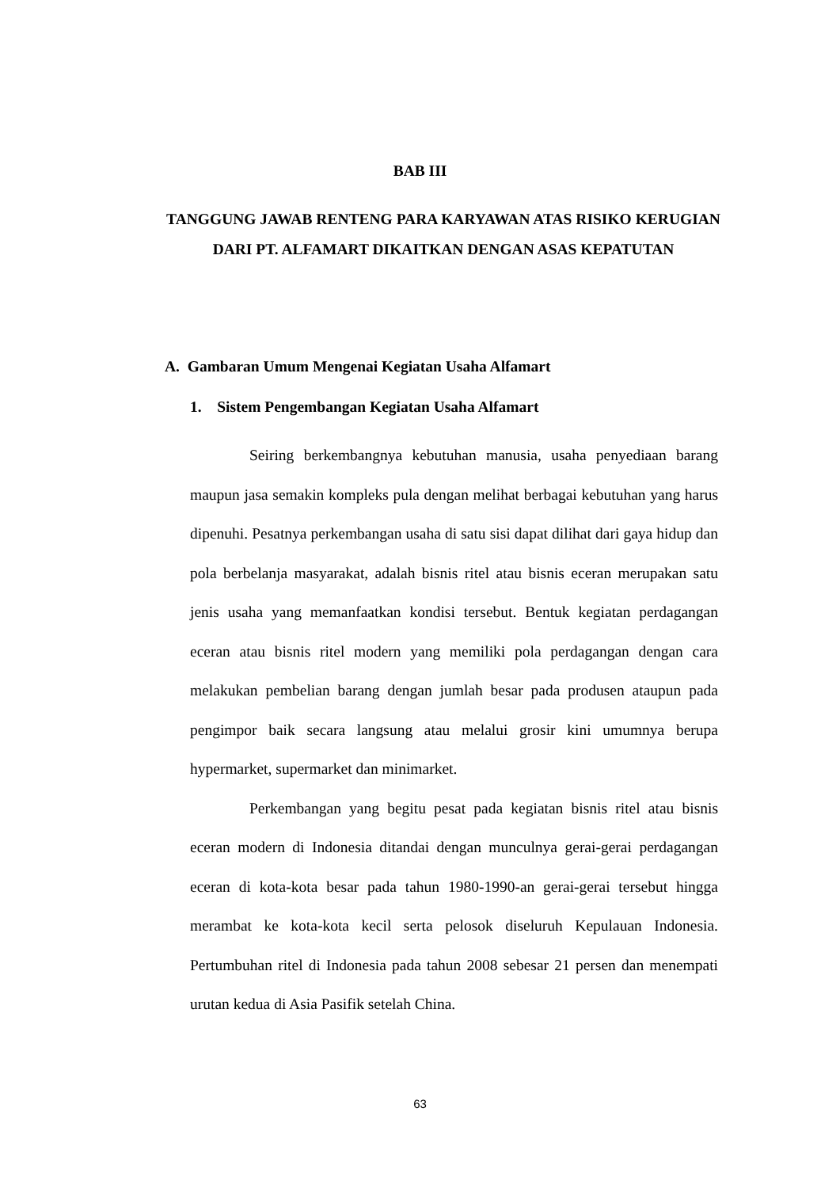BAB III
TANGGUNG JAWAB RENTENG PARA KARYAWAN ATAS RISIKO KERUGIAN DARI PT. ALFAMART DIKAITKAN DENGAN ASAS KEPATUTAN
A. Gambaran Umum Mengenai Kegiatan Usaha Alfamart
1. Sistem Pengembangan Kegiatan Usaha Alfamart
Seiring berkembangnya kebutuhan manusia, usaha penyediaan barang maupun jasa semakin kompleks pula dengan melihat berbagai kebutuhan yang harus dipenuhi. Pesatnya perkembangan usaha di satu sisi dapat dilihat dari gaya hidup dan pola berbelanja masyarakat, adalah bisnis ritel atau bisnis eceran merupakan satu jenis usaha yang memanfaatkan kondisi tersebut. Bentuk kegiatan perdagangan eceran atau bisnis ritel modern yang memiliki pola perdagangan dengan cara melakukan pembelian barang dengan jumlah besar pada produsen ataupun pada pengimpor baik secara langsung atau melalui grosir kini umumnya berupa hypermarket, supermarket dan minimarket.
Perkembangan yang begitu pesat pada kegiatan bisnis ritel atau bisnis eceran modern di Indonesia ditandai dengan munculnya gerai-gerai perdagangan eceran di kota-kota besar pada tahun 1980-1990-an gerai-gerai tersebut hingga merambat ke kota-kota kecil serta pelosok diseluruh Kepulauan Indonesia. Pertumbuhan ritel di Indonesia pada tahun 2008 sebesar 21 persen dan menempati urutan kedua di Asia Pasifik setelah China.
63